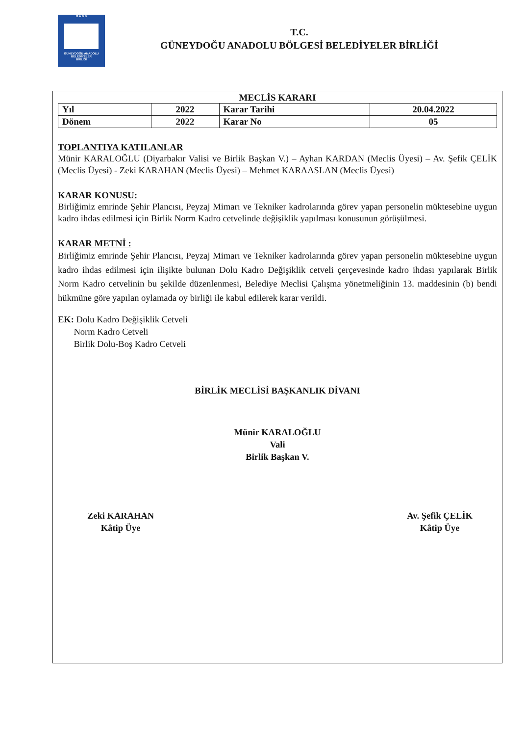G A B B
GÜNEYDOĞU ANADOLU
BELEDİYELER
BİRLİĞİ
T.C.
GÜNEYDOĞU ANADOLU BÖLGESİ BELEDİYELER BİRLİĞİ
MECLİS KARARI
| Yıl | 2022 | Karar Tarihi | 20.04.2022 |
| Dönem | 2022 | Karar No | 05 |
TOPLANTIYA KATILANLAR
Münir KARALOĞLU (Diyarbakır Valisi ve Birlik Başkan V.) – Ayhan KARDAN (Meclis Üyesi) – Av. Şefik ÇELİK (Meclis Üyesi) - Zeki KARAHAN (Meclis Üyesi) – Mehmet KARAASLAN (Meclis Üyesi)
KARAR KONUSU:
Birliğimiz emrinde Şehir Plancısı, Peyzaj Mimarı ve Tekniker kadrolarında görev yapan personelin müktesebine uygun kadro ihdas edilmesi için Birlik Norm Kadro cetvelinde değişiklik yapılması konusunun görüşülmesi.
KARAR METNİ :
Birliğimiz emrinde Şehir Plancısı, Peyzaj Mimarı ve Tekniker kadrolarında görev yapan personelin müktesebine uygun kadro ihdas edilmesi için ilişikte bulunan Dolu Kadro Değişiklik cetveli çerçevesinde kadro ihdası yapılarak Birlik Norm Kadro cetvelinin bu şekilde düzenlenmesi, Belediye Meclisi Çalışma yönetmeliğinin 13. maddesinin (b) bendi hükmüne göre yapılan oylamada oy birliği ile kabul edilerek karar verildi.
EK: Dolu Kadro Değişiklik Cetveli
Norm Kadro Cetveli
Birlik Dolu-Boş Kadro Cetveli
BİRLİK MECLİSİ BAŞKANLIK DİVANI
Münir KARALOĞLU
Vali
Birlik Başkan V.
Zeki KARAHAN
Kâtip Üye
Av. Şefik ÇELİK
Kâtip Üye